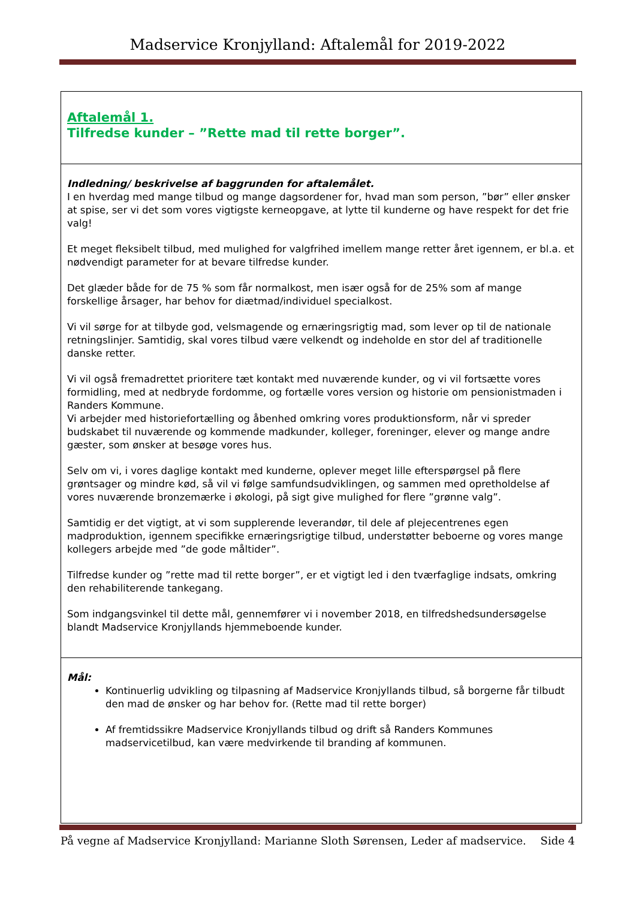Madservice Kronjylland: Aftalemål for 2019-2022
| Aftalemål 1. Tilfredse kunder – ”Rette mad til rette borger”. |
| Indledning/ beskrivelse af baggrunden for aftalemålet. I en hverdag med mange tilbud og mange dagsordener for, hvad man som person, ”bør” eller ønsker at spise, ser vi det som vores vigtigste kerneopgave, at lytte til kunderne og have respekt for det frie valg! Et meget fleksibelt tilbud, med mulighed for valgfrihed imellem mange retter året igennem, er bl.a. et nødvendigt parameter for at bevare tilfredse kunder. Det glæder både for de 75 % som får normalkost, men især også for de 25% som af mange forskellige årsager, har behov for diætmad/individuel specialkost. Vi vil sørge for at tilbyde god, velsmagende og ernæringsrigtig mad, som lever op til de nationale retningslinjer. Samtidig, skal vores tilbud være velkendt og indeholde en stor del af traditionelle danske retter. Vi vil også fremadrettet prioritere tæt kontakt med nuværende kunder, og vi vil fortsætte vores formidling, med at nedbryde fordomme, og fortælle vores version og historie om pensionistmaden i Randers Kommune. Vi arbejder med historiefortælling og åbenhed omkring vores produktionsform, når vi spreder budskabet til nuværende og kommende madkunder, kolleger, foreninger, elever og mange andre gæster, som ønsker at besøge vores hus. Selv om vi, i vores daglige kontakt med kunderne, oplever meget lille efterspørgsel på flere grøntsager og mindre kød, så vil vi følge samfundsudviklingen, og sammen med opretholdelse af vores nuværende bronzemærke i økologi, på sigt give mulighed for flere ”grønne valg”. Samtidig er det vigtigt, at vi som supplerende leverandør, til dele af plejecentrenes egen madproduktion, igennem specifikke ernæringsrigtige tilbud, understøtter beboerne og vores mange kollegers arbejde med ”de gode måltider”. Tilfredse kunder og ”rette mad til rette borger”, er et vigtigt led i den tværfaglige indsats, omkring den rehabiliterende tankegang. Som indgangsvinkel til dette mål, gennemfører vi i november 2018, en tilfredshedsundersøgelse blandt Madservice Kronjyllands hjemmeboende kunder. |
| Mål: Kontinuerlig udvikling og tilpasning af Madservice Kronjyllands tilbud, så borgerne får tilbudt den mad de ønsker og har behov for. (Rette mad til rette borger) Af fremtidssikre Madservice Kronjyllands tilbud og drift så Randers Kommunes madservicetilbud, kan være medvirkende til branding af kommunen. |
På vegne af Madservice Kronjylland: Marianne Sloth Sørensen, Leder af madservice. Side 4